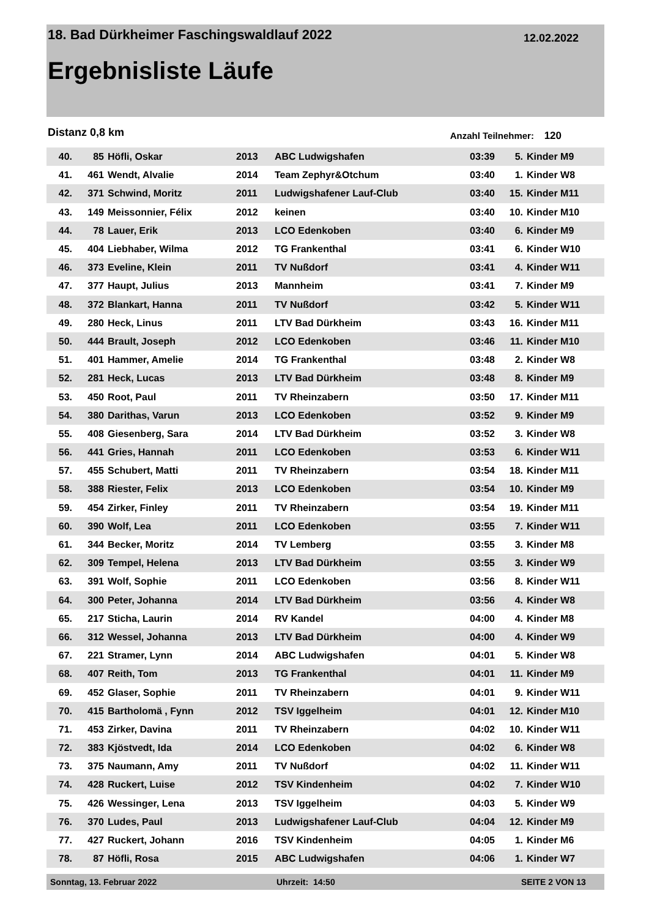18. Bad Dürkheimer Faschingswaldlauf 2022 12.02.2022
Ergebnisliste Läufe
Distanz 0,8 km Anzahl Teilnehmer: 120
| 40. | 85 | Höfli, Oskar | 2013 | ABC Ludwigshafen | 03:39 | 5. | Kinder M9 |
| 41. | 461 | Wendt, Alvalie | 2014 | Team Zephyr&Otchum | 03:40 | 1. | Kinder W8 |
| 42. | 371 | Schwind, Moritz | 2011 | Ludwigshafener Lauf-Club | 03:40 | 15. | Kinder M11 |
| 43. | 149 | Meissonnier, Félix | 2012 | keinen | 03:40 | 10. | Kinder M10 |
| 44. | 78 | Lauer, Erik | 2013 | LCO Edenkoben | 03:40 | 6. | Kinder M9 |
| 45. | 404 | Liebhaber, Wilma | 2012 | TG Frankenthal | 03:41 | 6. | Kinder W10 |
| 46. | 373 | Eveline, Klein | 2011 | TV Nußdorf | 03:41 | 4. | Kinder W11 |
| 47. | 377 | Haupt, Julius | 2013 | Mannheim | 03:41 | 7. | Kinder M9 |
| 48. | 372 | Blankart, Hanna | 2011 | TV Nußdorf | 03:42 | 5. | Kinder W11 |
| 49. | 280 | Heck, Linus | 2011 | LTV Bad Dürkheim | 03:43 | 16. | Kinder M11 |
| 50. | 444 | Brault, Joseph | 2012 | LCO Edenkoben | 03:46 | 11. | Kinder M10 |
| 51. | 401 | Hammer, Amelie | 2014 | TG Frankenthal | 03:48 | 2. | Kinder W8 |
| 52. | 281 | Heck, Lucas | 2013 | LTV Bad Dürkheim | 03:48 | 8. | Kinder M9 |
| 53. | 450 | Root, Paul | 2011 | TV Rheinzabern | 03:50 | 17. | Kinder M11 |
| 54. | 380 | Darithas, Varun | 2013 | LCO Edenkoben | 03:52 | 9. | Kinder M9 |
| 55. | 408 | Giesenberg, Sara | 2014 | LTV Bad Dürkheim | 03:52 | 3. | Kinder W8 |
| 56. | 441 | Gries, Hannah | 2011 | LCO Edenkoben | 03:53 | 6. | Kinder W11 |
| 57. | 455 | Schubert, Matti | 2011 | TV Rheinzabern | 03:54 | 18. | Kinder M11 |
| 58. | 388 | Riester, Felix | 2013 | LCO Edenkoben | 03:54 | 10. | Kinder M9 |
| 59. | 454 | Zirker, Finley | 2011 | TV Rheinzabern | 03:54 | 19. | Kinder M11 |
| 60. | 390 | Wolf, Lea | 2011 | LCO Edenkoben | 03:55 | 7. | Kinder W11 |
| 61. | 344 | Becker, Moritz | 2014 | TV Lemberg | 03:55 | 3. | Kinder M8 |
| 62. | 309 | Tempel, Helena | 2013 | LTV Bad Dürkheim | 03:55 | 3. | Kinder W9 |
| 63. | 391 | Wolf, Sophie | 2011 | LCO Edenkoben | 03:56 | 8. | Kinder W11 |
| 64. | 300 | Peter, Johanna | 2014 | LTV Bad Dürkheim | 03:56 | 4. | Kinder W8 |
| 65. | 217 | Sticha, Laurin | 2014 | RV Kandel | 04:00 | 4. | Kinder M8 |
| 66. | 312 | Wessel, Johanna | 2013 | LTV Bad Dürkheim | 04:00 | 4. | Kinder W9 |
| 67. | 221 | Stramer, Lynn | 2014 | ABC Ludwigshafen | 04:01 | 5. | Kinder W8 |
| 68. | 407 | Reith, Tom | 2013 | TG Frankenthal | 04:01 | 11. | Kinder M9 |
| 69. | 452 | Glaser, Sophie | 2011 | TV Rheinzabern | 04:01 | 9. | Kinder W11 |
| 70. | 415 | Bartholomä , Fynn | 2012 | TSV Iggelheim | 04:01 | 12. | Kinder M10 |
| 71. | 453 | Zirker, Davina | 2011 | TV Rheinzabern | 04:02 | 10. | Kinder W11 |
| 72. | 383 | Kjöstvedt, Ida | 2014 | LCO Edenkoben | 04:02 | 6. | Kinder W8 |
| 73. | 375 | Naumann, Amy | 2011 | TV Nußdorf | 04:02 | 11. | Kinder W11 |
| 74. | 428 | Ruckert, Luise | 2012 | TSV Kindenheim | 04:02 | 7. | Kinder W10 |
| 75. | 426 | Wessinger, Lena | 2013 | TSV Iggelheim | 04:03 | 5. | Kinder W9 |
| 76. | 370 | Ludes, Paul | 2013 | Ludwigshafener Lauf-Club | 04:04 | 12. | Kinder M9 |
| 77. | 427 | Ruckert, Johann | 2016 | TSV Kindenheim | 04:05 | 1. | Kinder M6 |
| 78. | 87 | Höfli, Rosa | 2015 | ABC Ludwigshafen | 04:06 | 1. | Kinder W7 |
Sonntag, 13. Februar 2022 Uhrzeit: 14:50 SEITE 2 VON 13